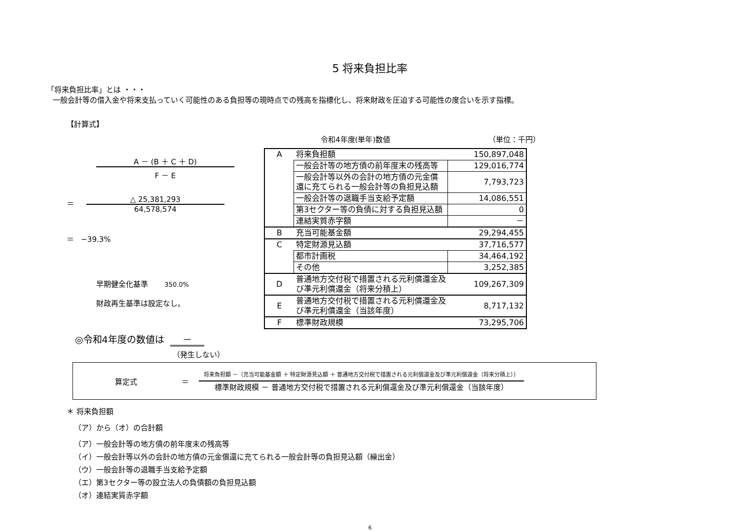5 将来負担比率
「将来負担比率」とは ・・・
一般会計等の借入金や将来支払っていく可能性のある負担等の現時点での残高を指標化し、将来財政を圧迫する可能性の度合いを示す指標。
【計算式】
A － (B ＋ C ＋ D)
F － E
＝
△ 25,381,293
64,578,574
＝ −39.3%
早期健全化基準 350.0%
財政再生基準は設定なし。
令和4年度(単年)数値 （単位：千円）
| A | 将来負担額 | 150,897,048 |
| | 一般会計等の地方債の前年度末の残高等 | 129,016,774 |
| | 一般会計等以外の会計の地方債の元金償 還に充てられる一般会計等の負担見込額 | 7,793,723 |
| | 一般会計等の退職手当支給予定額 | 14,086,551 |
| | 第3セクター等の負債に対する負担見込額 | 0 |
| | 連結実質赤字額 | － |
| B | 充当可能基金額 | 29,294,455 |
| C | 特定財源見込額 | 37,716,577 |
| | 都市計画税 | 34,464,192 |
| | その他 | 3,252,385 |
| D | 普通地方交付税で措置される元利償還金及 び準元利償還金（将来分積上） | 109,267,309 |
| E | 普通地方交付税で措置される元利償還金及 び準元利償還金（当該年度） | 8,717,132 |
| F | 標準財政規模 | 73,295,706 |
◎令和4年度の数値は －
（発生しない）
算定式 ＝
将来負担額 －（充当可能基金額 ＋ 特定財源見込額 ＋ 普通地方交付税で措置される元利償還金及び準元利償還金（将来分積上））
標準財政規模 － 普通地方交付税で措置される元利償還金及び準元利償還金（当該年度）
＊ 将来負担額
（ア）から（オ）の合計額
（ア）一般会計等の地方債の前年度末の残高等
（イ）一般会計等以外の会計の地方債の元金償還に充てられる一般会計等の負担見込額（繰出金）
（ウ）一般会計等の退職手当支給予定額
（エ）第3セクター等の設立法人の負債額の負担見込額
（オ）連結実質赤字額
6